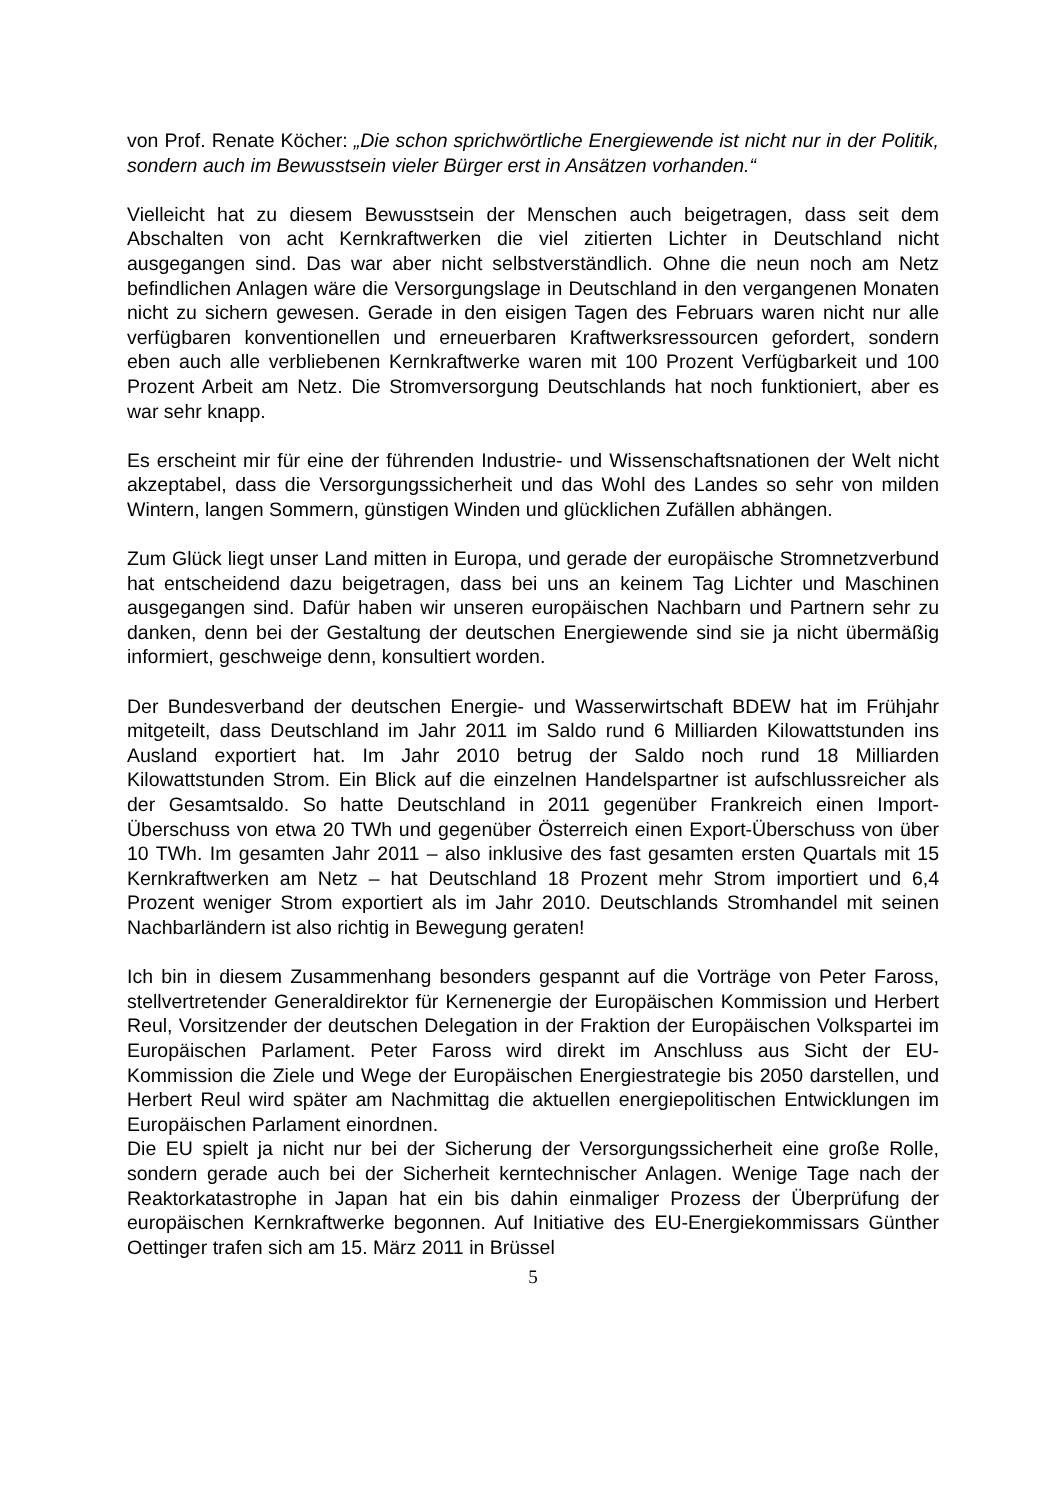von Prof. Renate Köcher: „Die schon sprichwörtliche Energiewende ist nicht nur in der Politik, sondern auch im Bewusstsein vieler Bürger erst in Ansätzen vorhanden.“
Vielleicht hat zu diesem Bewusstsein der Menschen auch beigetragen, dass seit dem Abschalten von acht Kernkraftwerken die viel zitierten Lichter in Deutschland nicht ausgegangen sind. Das war aber nicht selbstverständlich. Ohne die neun noch am Netz befindlichen Anlagen wäre die Versorgungslage in Deutschland in den vergangenen Monaten nicht zu sichern gewesen. Gerade in den eisigen Tagen des Februars waren nicht nur alle verfügbaren konventionellen und erneuerbaren Kraftwerksressourcen gefordert, sondern eben auch alle verbliebenen Kernkraftwerke waren mit 100 Prozent Verfügbarkeit und 100 Prozent Arbeit am Netz. Die Stromversorgung Deutschlands hat noch funktioniert, aber es war sehr knapp.
Es erscheint mir für eine der führenden Industrie- und Wissenschaftsnationen der Welt nicht akzeptabel, dass die Versorgungssicherheit und das Wohl des Landes so sehr von milden Wintern, langen Sommern, günstigen Winden und glücklichen Zufällen abhängen.
Zum Glück liegt unser Land mitten in Europa, und gerade der europäische Stromnetzverbund hat entscheidend dazu beigetragen, dass bei uns an keinem Tag Lichter und Maschinen ausgegangen sind. Dafür haben wir unseren europäischen Nachbarn und Partnern sehr zu danken, denn bei der Gestaltung der deutschen Energiewende sind sie ja nicht übermäßig informiert, geschweige denn, konsultiert worden.
Der Bundesverband der deutschen Energie- und Wasserwirtschaft BDEW hat im Frühjahr mitgeteilt, dass Deutschland im Jahr 2011 im Saldo rund 6 Milliarden Kilowattstunden ins Ausland exportiert hat. Im Jahr 2010 betrug der Saldo noch rund 18 Milliarden Kilowattstunden Strom. Ein Blick auf die einzelnen Handelspartner ist aufschlussreicher als der Gesamtsaldo. So hatte Deutschland in 2011 gegenüber Frankreich einen Import-Überschuss von etwa 20 TWh und gegenüber Österreich einen Export-Überschuss von über 10 TWh. Im gesamten Jahr 2011 – also inklusive des fast gesamten ersten Quartals mit 15 Kernkraftwerken am Netz – hat Deutschland 18 Prozent mehr Strom importiert und 6,4 Prozent weniger Strom exportiert als im Jahr 2010. Deutschlands Stromhandel mit seinen Nachbarländern ist also richtig in Bewegung geraten!
Ich bin in diesem Zusammenhang besonders gespannt auf die Vorträge von Peter Faross, stellvertretender Generaldirektor für Kernenergie der Europäischen Kommission und Herbert Reul, Vorsitzender der deutschen Delegation in der Fraktion der Europäischen Volkspartei im Europäischen Parlament. Peter Faross wird direkt im Anschluss aus Sicht der EU-Kommission die Ziele und Wege der Europäischen Energiestrategie bis 2050 darstellen, und Herbert Reul wird später am Nachmittag die aktuellen energiepolitischen Entwicklungen im Europäischen Parlament einordnen.
Die EU spielt ja nicht nur bei der Sicherung der Versorgungssicherheit eine große Rolle, sondern gerade auch bei der Sicherheit kerntechnischer Anlagen. Wenige Tage nach der Reaktorkatastrophe in Japan hat ein bis dahin einmaliger Prozess der Überprüfung der europäischen Kernkraftwerke begonnen. Auf Initiative des EU-Energiekommissars Günther Oettinger trafen sich am 15. März 2011 in Brüssel
5